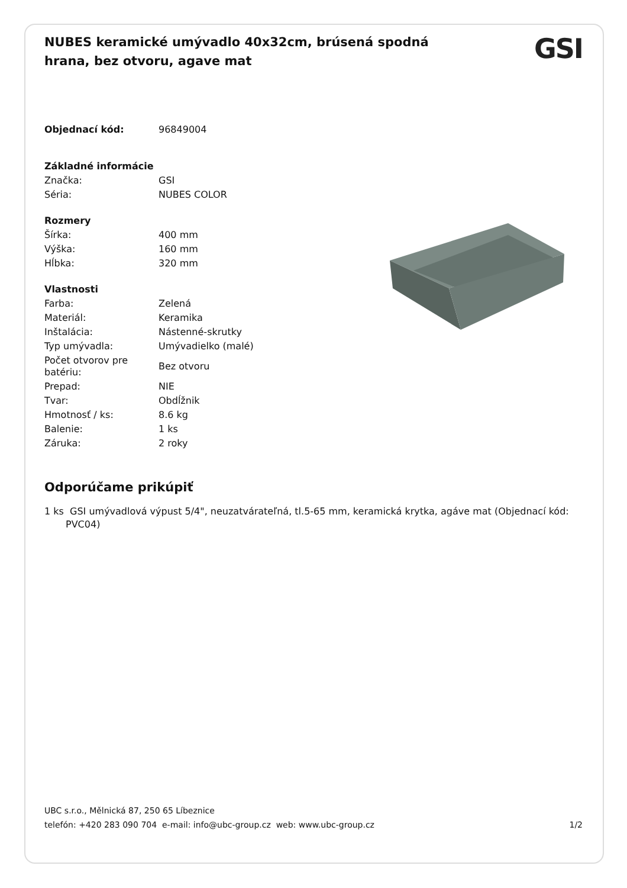NUBES keramické umývadlo 40x32cm, brúsená spodná hrana, bez otvoru, agave mat
GSI
| Objednací kód: | 96849004 |
| Základné informácie | |
| Značka: | GSI |
| Séria: | NUBES COLOR |
| Rozmery | |
| Šírka: | 400 mm |
| Výška: | 160 mm |
| Hĺbka: | 320 mm |
| Vlastnosti | |
| Farba: | Zelená |
| Materiál: | Keramika |
| Inštalácia: | Nástenné-skrutky |
| Typ umývadla: | Umývadielko (malé) |
| Počet otvorov pre batériu: | Bez otvoru |
| Prepad: | NIE |
| Tvar: | Obdĺžnik |
| Hmotnosť / ks: | 8.6 kg |
| Balenie: | 1 ks |
| Záruka: | 2 roky |
Odporúčame prikúpiť
1 ks GSI umývadlová výpust 5/4", neuzatvárateľná, tl.5-65 mm, keramická krytka, agáve mat (Objednací kód: PVC04)
UBC s.r.o., Mělnická 87, 250 65 Líbeznice
telefón: +420 283 090 704 e-mail: info@ubc-group.cz web: www.ubc-group.cz
1/2